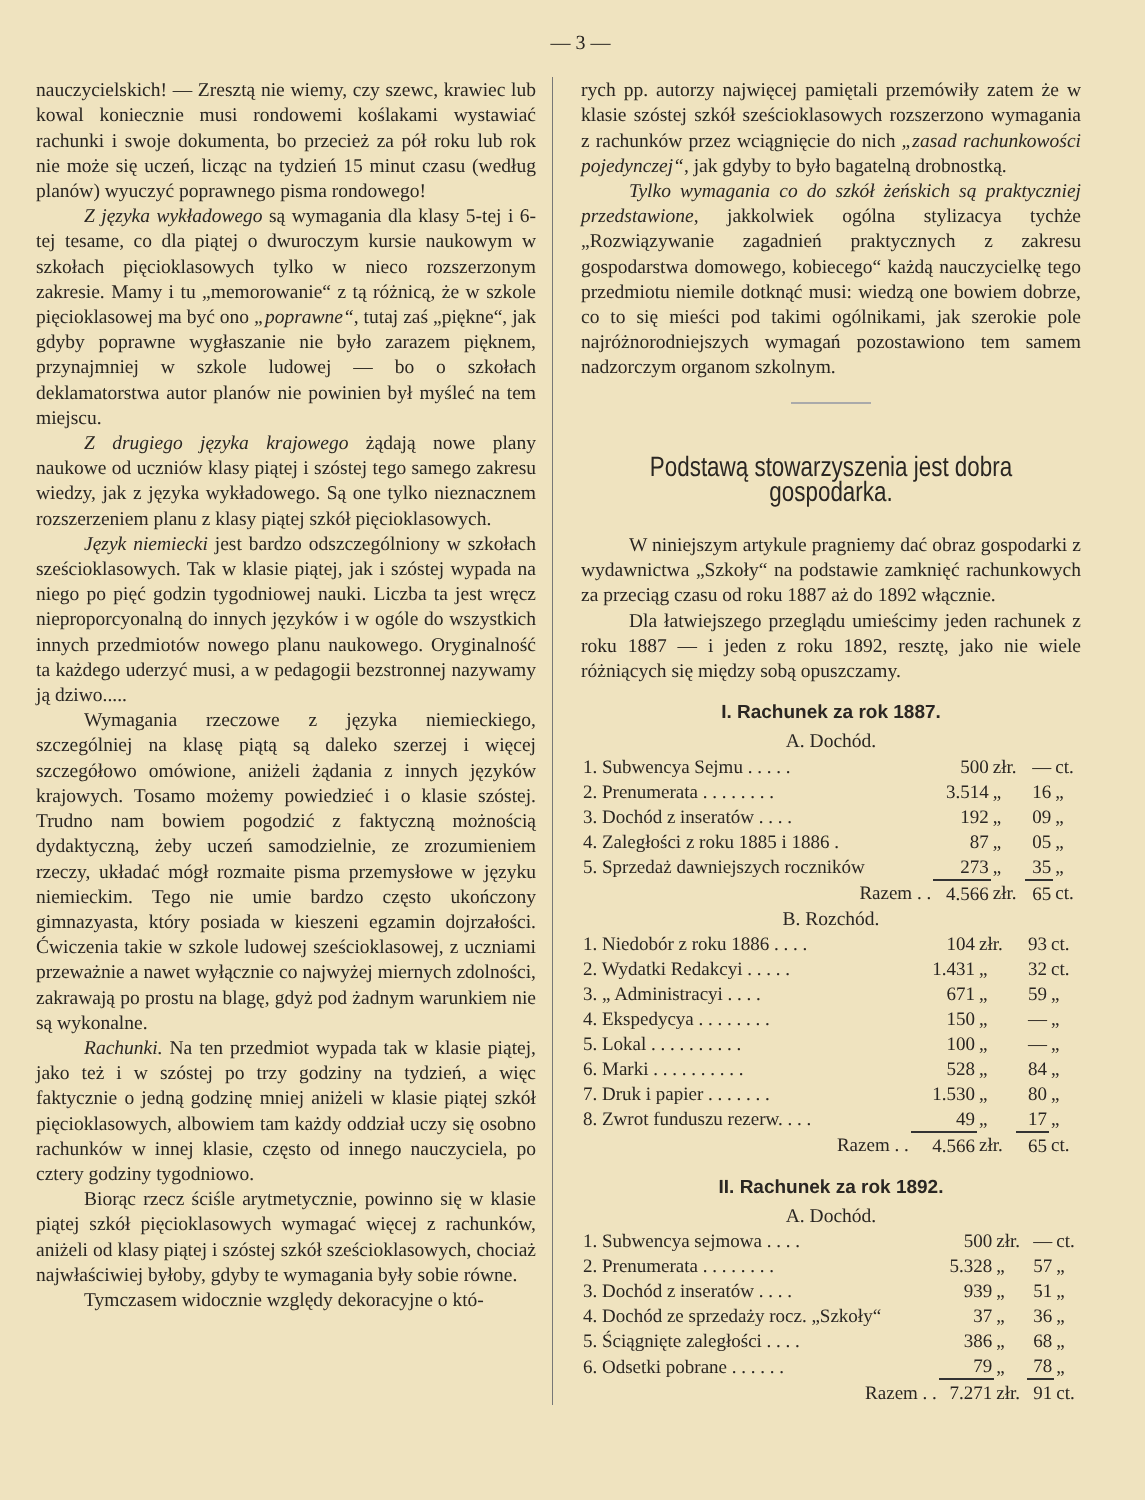— 3 —
nauczycielskich! — Zresztą nie wiemy, czy szewc, krawiec lub kowal koniecznie musi rondowemi koślakami wystawiać rachunki i swoje dokumenta, bo przecież za pół roku lub rok nie może się uczeń, licząc na tydzień 15 minut czasu (według planów) wyuczyć poprawnego pisma rondowego!
Z języka wykładowego są wymagania dla klasy 5-tej i 6-tej tesame, co dla piątej o dwuroczym kursie naukowym w szkołach pięcioklasowych tylko w nieco rozszerzonym zakresie. Mamy i tu „memorowanie“ z tą różnicą, że w szkole pięcioklasowej ma być ono „poprawne“, tutaj zaś „piękne“, jak gdyby poprawne wygłaszanie nie było zarazem pięknem, przynajmniej w szkole ludowej — bo o szkołach deklamatorstwa autor planów nie powinien był myśleć na tem miejscu.
Z drugiego języka krajowego żądają nowe plany naukowe od uczniów klasy piątej i szóstej tego samego zakresu wiedzy, jak z języka wykładowego. Są one tylko nieznacznem rozszerzeniem planu z klasy piątej szkół pięcioklasowych.
Język niemiecki jest bardzo odszczególniony w szkołach sześcioklasowych. Tak w klasie piątej, jak i szóstej wypada na niego po pięć godzin tygodniowej nauki. Liczba ta jest wręcz nieproporcyonalną do innych języków i w ogóle do wszystkich innych przedmiotów nowego planu naukowego. Oryginalność ta każdego uderzyć musi, a w pedagogii bezstronnej nazywamy ją dziwo.....
Wymagania rzeczowe z języka niemieckiego, szczególniej na klasę piątą są daleko szerzej i więcej szczegółowo omówione, aniżeli żądania z innych języków krajowych. Tosamo możemy powiedzieć i o klasie szóstej. Trudno nam bowiem pogodzić z faktyczną możnością dydaktyczną, żeby uczeń samodzielnie, ze zrozumieniem rzeczy, układać mógł rozmaite pisma przemysłowe w języku niemieckim. Tego nie umie bardzo często ukończony gimnazyasta, który posiada w kieszeni egzamin dojrzałości. Ćwiczenia takie w szkole ludowej sześcioklasowej, z uczniami przeważnie a nawet wyłącznie co najwyżej miernych zdolności, zakrawają po prostu na blagę, gdyż pod żadnym warunkiem nie są wykonalne.
Rachunki. Na ten przedmiot wypada tak w klasie piątej, jako też i w szóstej po trzy godziny na tydzień, a więc faktycznie o jedną godzinę mniej aniżeli w klasie piątej szkół pięcioklasowych, albowiem tam każdy oddział uczy się osobno rachunków w innej klasie, często od innego nauczyciela, po cztery godziny tygodniowo.
Biorąc rzecz ściśle arytmetycznie, powinno się w klasie piątej szkół pięcioklasowych wymagać więcej z rachunków, aniżeli od klasy piątej i szóstej szkół sześcioklasowych, chociaż najwłaściwiej byłoby, gdyby te wymagania były sobie równe.
Tymczasem widocznie względy dekoracyjne o któ-
rych pp. autorzy najwięcej pamiętali przemówiły zatem że w klasie szóstej szkół sześcioklasowych rozszerzono wymagania z rachunków przez wciągnięcie do nich „zasad rachunkowości pojedynczej“, jak gdyby to było bagatelną drobnostką.
Tylko wymagania co do szkół żeńskich są praktyczniej przedstawione, jakkolwiek ogólna stylizacya tychże „Rozwiązywanie zagadnień praktycznych z zakresu gospodarstwa domowego, kobiecego“ każdą nauczycielkę tego przedmiotu niemile dotknąć musi: wiedzą one bowiem dobrze, co to się mieści pod takimi ogólnikami, jak szerokie pole najróżnorodniejszych wymagań pozostawiono tem samem nadzorczym organom szkolnym.
Podstawą stowarzyszenia jest dobra gospodarka.
W niniejszym artykule pragniemy dać obraz gospodarki z wydawnictwa „Szkoły“ na podstawie zamknięć rachunkowych za przeciąg czasu od roku 1887 aż do 1892 włącznie.
Dla łatwiejszego przeglądu umieścimy jeden rachunek z roku 1887 — i jeden z roku 1892, resztę, jako nie wiele różniących się między sobą opuszczamy.
I. Rachunek za rok 1887.
A. Dochód.
| 1. Subwencya Sejmu . . . . . | 500 | złr. | — | ct. |
| 2. Prenumerata . . . . . . . . | 3.514 | „ | 16 | „ |
| 3. Dochód z inseratów . . . . | 192 | „ | 09 | „ |
| 4. Zaległości z roku 1885 i 1886 . | 87 | „ | 05 | „ |
| 5. Sprzedaż dawniejszych roczników | 273 | „ | 35 | „ |
| Razem . . | 4.566 | złr. | 65 | ct. |
B. Rozchód.
| 1. Niedobór z roku 1886 . . . . | 104 | złr. | 93 | ct. |
| 2. Wydatki Redakcyi . . . . . | 1.431 | „ | 32 | ct. |
| 3. „ Administracyi . . . . | 671 | „ | 59 | „ |
| 4. Ekspedycya . . . . . . . . | 150 | „ | — | „ |
| 5. Lokal . . . . . . . . . . | 100 | „ | — | „ |
| 6. Marki . . . . . . . . . . | 528 | „ | 84 | „ |
| 7. Druk i papier . . . . . . . | 1.530 | „ | 80 | „ |
| 8. Zwrot funduszu rezerw. . . . | 49 | „ | 17 | „ |
| Razem . . | 4.566 | złr. | 65 | ct. |
II. Rachunek za rok 1892.
A. Dochód.
| 1. Subwencya sejmowa . . . . | 500 | złr. | — | ct. |
| 2. Prenumerata . . . . . . . . | 5.328 | „ | 57 | „ |
| 3. Dochód z inseratów . . . . | 939 | „ | 51 | „ |
| 4. Dochód ze sprzedaży rocz. „Szkoły“ | 37 | „ | 36 | „ |
| 5. Ściągnięte zaległości . . . . | 386 | „ | 68 | „ |
| 6. Odsetki pobrane . . . . . . | 79 | „ | 78 | „ |
| Razem . . | 7.271 | złr. | 91 | ct. |